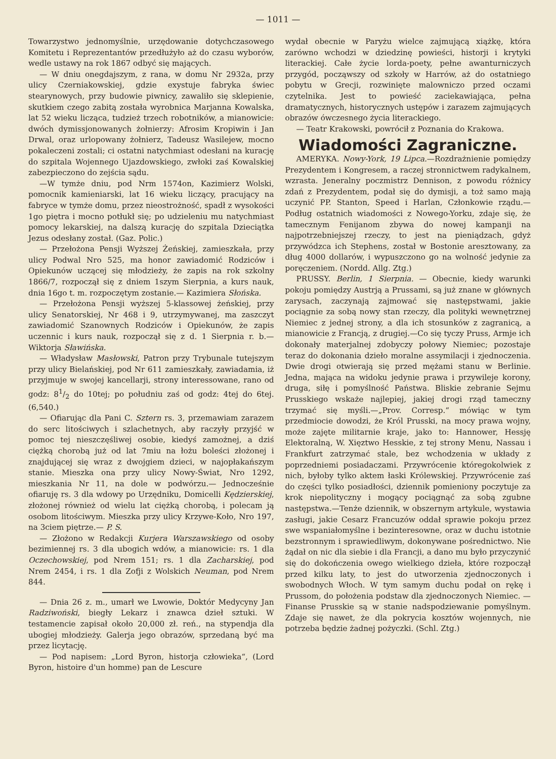— 1011 —
Towarzystwo jednomyślnie, urzędowanie dotychczasowego Komitetu i Reprezentantów przedłużyło aż do czasu wyborów, wedle ustawy na rok 1867 odbyć się mających.
— W dniu onegdajszym, z rana, w domu Nr 2932a, przy ulicy Czerniakowskiej, gdzie exystuje fabryka świec stearynowych, przy budowie piwnicy, zawaliło się sklepienie, skutkiem czego zabitą została wyrobnica Marjanna Kowalska, lat 52 wieku licząca, tudzież trzech robotników, a mianowicie: dwóch dymissjonowanych żołnierzy: Afrosim Kropiwin i Jan Drwal, oraz urlopowany żołnierz, Tadeusz Wasilejew, mocno pokaleczeni zostali; ci ostatni natychmiast odesłani na kurację do szpitala Wojennego Ujazdowskiego, zwłoki zaś Kowalskiej zabezpieczono do zejścia sądu.
—W tymże dniu, pod Nrm 1574on, Kazimierz Wolski, pomocnik kamieniarski, lat 16 wieku liczący, pracujący na fabryce w tymże domu, przez nieostrożność, spadł z wysokości 1go piętra i mocno potłukł się; po udzieleniu mu natychmiast pomocy lekarskiej, na dalszą kurację do szpitala Dzieciątka Jezus odesłany został. (Gaz. Polic.)
— Przełożona Pensji Wyższej Żeńskiej, zamieszkała, przy ulicy Podwal Nro 525, ma honor zawiadomić Rodziców i Opiekunów uczącej się młodzieży, że zapis na rok szkolny 1866/7, rozpoczął się z dniem 1szym Sierpnia, a kurs nauk, dnia 16go t. m. rozpoczętym zostanie.— Kazimiera Słońska.
— Przełożona Pensji wyższej 5-klassowej żeńskiej, przy ulicy Senatorskiej, Nr 468 i 9, utrzymywanej, ma zaszczyt zawiadomić Szanownych Rodziców i Opiekunów, że zapis uczennic i kurs nauk, rozpoczął się z d. 1 Sierpnia r. b.— Wiktorja Sławińska.
— Władysław Masłowski, Patron przy Trybunale tutejszym przy ulicy Bielańskiej, pod Nr 611 zamieszkały, zawiadamia, iż przyjmuje w swojej kancellarji, strony interessowane, rano od godz: 81/2 do 10tej; po południu zaś od godz: 4tej do 6tej. (6,540.)
— Ofiarując dla Pani C. Sztern rs. 3, przemawiam zarazem do serc litościwych i szlachetnych, aby raczyły przyjść w pomoc tej nieszczęśliwej osobie, kiedyś zamożnej, a dziś ciężką chorobą już od lat 7miu na łożu boleści złożonej i znajdującej się wraz z dwojgiem dzieci, w najopłakańszym stanie. Mieszka ona przy ulicy Nowy-Świat, Nro 1292, mieszkania Nr 11, na dole w podwórzu.— Jednocześnie ofiaruję rs. 3 dla wdowy po Urzędniku, Domicelli Kędzierskiej, złożonej również od wielu lat ciężką chorobą, i polecam ją osobom litościwym. Mieszka przy ulicy Krzywe-Koło, Nro 197, na 3ciem piętrze.— P. S.
— Złożono w Redakcji Kurjera Warszawskiego od osoby bezimiennej rs. 3 dla ubogich wdów, a mianowicie: rs. 1 dla Oczechowskiej, pod Nrem 151; rs. 1 dla Zacharskiej, pod Nrem 2454, i rs. 1 dla Zofji z Wolskich Neuman, pod Nrem 844.
— Dnia 26 z. m., umarł we Lwowie, Doktór Medycyny Jan Radziwoński, biegły Lekarz i znawca dzieł sztuki. W testamencie zapisał około 20,000 zł. reń., na stypendja dla ubogiej młodzieży. Galerja jego obrazów, sprzedaną być ma przez licytację.
— Pod napisem: „Lord Byron, historja człowieka“, (Lord Byron, histoire d'un homme) pan de Lescure
wydał obecnie w Paryżu wielce zajmującą xiążkę, która zarówno wchodzi w dziedzinę powieści, historji i krytyki literackiej. Całe życie lorda-poety, pełne awanturniczych przygód, począwszy od szkoły w Harrów, aż do ostatniego pobytu w Grecji, rozwinięte malowniczo przed oczami czytelnika. Jest to powieść zaciekawiająca, pełna dramatycznych, historycznych ustępów i zarazem zajmujących obrazów ówczesnego życia literackiego.
— Teatr Krakowski, powrócił z Poznania do Krakowa.
Wiadomości Zagraniczne.
AMERYKA. Nowy-York, 19 Lipca.—Rozdrażnienie pomiędzy Prezydentem i Kongresem, a raczej stronnictwem radykalnem, wzrasta. Jeneralny poczmistrz Dennison, z powodu różnicy zdań z Prezydentem, podał się do dymisji, a toż samo mają uczynić PP. Stanton, Speed i Harlan, Członkowie rządu.—Podług ostatnich wiadomości z Nowego-Yorku, zdaje się, że tamecznym Fenijanom zbywa do nowej kampanji na najpotrzebniejszej rzeczy, to jest na pieniądzach, gdyż przywódzca ich Stephens, został w Bostonie aresztowany, za dług 4000 dollarów, i wypuszczono go na wolność jedynie za poręczeniem. (Nordd. Allg. Ztg.)
PRUSSY. Berlin, 1 Sierpnia. — Obecnie, kiedy warunki pokoju pomiędzy Austrją a Prussami, są już znane w głównych zarysach, zaczynają zajmować się następstwami, jakie pociągnie za sobą nowy stan rzeczy, dla polityki wewnętrznej Niemiec z jednej strony, a dla ich stosunków z zagranicą, a mianowicie z Francją, z drugiej.—Co się tyczy Pruss, Armje ich dokonały materjalnej zdobyczy połowy Niemiec; pozostaje teraz do dokonania dzieło moralne assymilacji i zjednoczenia. Dwie drogi otwierają się przed mężami stanu w Berlinie. Jedna, mająca na widoku jedynie prawa i przywileje korony, druga, siłę i pomyślność Państwa. Bliskie zebranie Sejmu Prusskiego wskaże najlepiej, jakiej drogi rząd tameczny trzymać się myśli.—„Prov. Corresp.“ mówiąc w tym przedmiocie dowodzi, że Król Prusski, na mocy prawa wojny, może zajęte militarnie kraje, jako to: Hannower, Hessję Elektoralną, W. Xięztwo Hesskie, z tej strony Menu, Nassau i Frankfurt zatrzymać stale, bez wchodzenia w układy z poprzedniemi posiadaczami. Przywrócenie któregokolwiek z nich, byłoby tylko aktem łaski Królewskiej. Przywrócenie zaś do części tylko posiadłości, dziennik pomieniony poczytuje za krok niepolityczny i mogący pociągnąć za sobą zgubne następstwa.—Tenże dziennik, w obszernym artykule, wystawia zasługi, jakie Cesarz Francuzów oddał sprawie pokoju przez swe wspaniałomyślne i bezinteresowne, oraz w duchu istotnie bezstronnym i sprawiedliwym, dokonywane pośrednictwo. Nie żądał on nic dla siebie i dla Francji, a dano mu było przyczynić się do dokończenia owego wielkiego dzieła, które rozpoczął przed kilku laty, to jest do utworzenia zjednoczonych i swobodnych Włoch. W tym samym duchu podał on rękę i Prussom, do położenia podstaw dla zjednoczonych Niemiec. — Finanse Prusskie są w stanie nadspodziewanie pomyślnym. Zdaje się nawet, że dla pokrycia kosztów wojennych, nie potrzeba będzie żadnej pożyczki. (Schl. Ztg.)